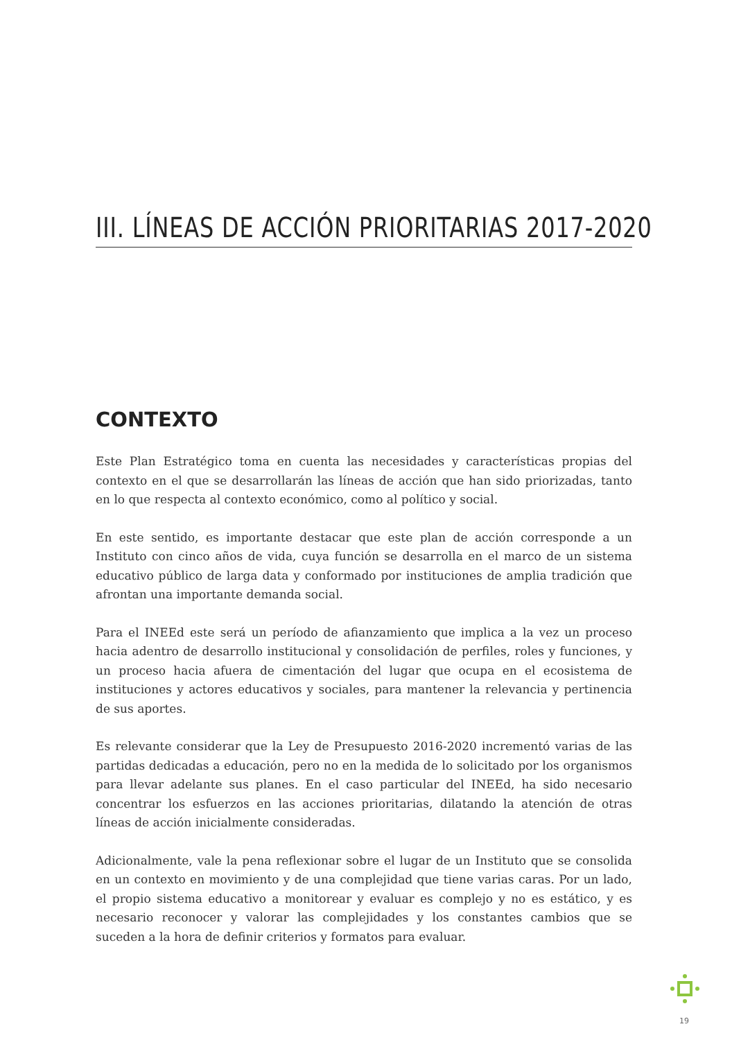III. LÍNEAS DE ACCIÓN PRIORITARIAS 2017-2020
CONTEXTO
Este Plan Estratégico toma en cuenta las necesidades y características propias del contexto en el que se desarrollarán las líneas de acción que han sido priorizadas, tanto en lo que respecta al contexto económico, como al político y social.
En este sentido, es importante destacar que este plan de acción corresponde a un Instituto con cinco años de vida, cuya función se desarrolla en el marco de un sistema educativo público de larga data y conformado por instituciones de amplia tradición que afrontan una importante demanda social.
Para el INEEd este será un período de afianzamiento que implica a la vez un proceso hacia adentro de desarrollo institucional y consolidación de perfiles, roles y funciones, y un proceso hacia afuera de cimentación del lugar que ocupa en el ecosistema de instituciones y actores educativos y sociales, para mantener la relevancia y pertinencia de sus aportes.
Es relevante considerar que la Ley de Presupuesto 2016-2020 incrementó varias de las partidas dedicadas a educación, pero no en la medida de lo solicitado por los organismos para llevar adelante sus planes. En el caso particular del INEEd, ha sido necesario concentrar los esfuerzos en las acciones prioritarias, dilatando la atención de otras líneas de acción inicialmente consideradas.
Adicionalmente, vale la pena reflexionar sobre el lugar de un Instituto que se consolida en un contexto en movimiento y de una complejidad que tiene varias caras. Por un lado, el propio sistema educativo a monitorear y evaluar es complejo y no es estático, y es necesario reconocer y valorar las complejidades y los constantes cambios que se suceden a la hora de definir criterios y formatos para evaluar.
19